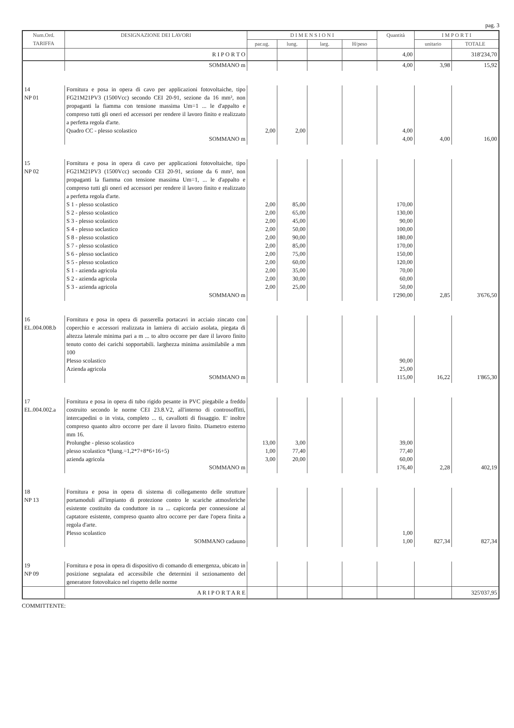pag. 3
| Num.Ord. TARIFFA | DESIGNAZIONE DEI LAVORI | D I M E N S I O N I | | | | Quantità | I M P O R T I | |
| --- | --- | --- | --- | --- | --- | --- | --- | --- |
| | | par.ug. | lung. | larg. | H/peso | | unitario | TOTALE |
| | R I P O R T O | | | | | 4,00 | | 318'234,70 |
| | SOMMANO m | | | | | 4,00 | 3,98 | 15,92 |
| 14 NP 01 | Fornitura e posa in opera di cavo per applicazioni fotovoltaiche, tipo FG21M21PV3 (1500Vcc) secondo CEI 20-91, sezione da 16 mm², non propaganti la fiamma con tensione massima Um=1 ... le d'appalto e compreso tutti gli oneri ed accessori per rendere il lavoro finito e realizzato a perfetta regola d'arte. Quadro CC - plesso scolastico | 2,00 | 2,00 | | | 4,00 | | |
| | SOMMANO m | | | | | 4,00 | 4,00 | 16,00 |
| 15 NP 02 | Fornitura e posa in opera di cavo per applicazioni fotovoltaiche, tipo FG21M21PV3 (1500Vcc) secondo CEI 20-91, sezione da 6 mm², non propaganti la fiamma con tensione massima Um=1, ... le d'appalto e compreso tutti gli oneri ed accessori per rendere il lavoro finito e realizzato a perfetta regola d'arte. S 1 - plesso scolastico S 2 - plesso scolastico S 3 - plesso scolastico S 4 - plesso soclastico S 8 - plesso scolastico S 7 - plesso scolastico S 6 - plesso soclastico S 5 - plesso scolastico S 1 - azienda agricola S 2 - azienda agricola S 3 - azienda agricola | 2,00 2,00 2,00 2,00 2,00 2,00 2,00 2,00 2,00 2,00 2,00 | 85,00 65,00 45,00 50,00 90,00 85,00 75,00 60,00 35,00 30,00 25,00 | | | 170,00 130,00 90,00 100,00 180,00 170,00 150,00 120,00 70,00 60,00 50,00 | | |
| | SOMMANO m | | | | | 1'290,00 | 2,85 | 3'676,50 |
| 16 EL.004.008.b | Fornitura e posa in opera di passerella portacavi in acciaio zincato con coperchio e accessori realizzata in lamiera di acciaio asolata, piegata di altezza laterale minima pari a m ... to altro occorre per dare il lavoro finito tenuto conto dei carichi sopportabili. larghezza minima assimilabile a mm 100 Plesso scolastico Azienda agricola | | | | | 90,00 25,00 | | |
| | SOMMANO m | | | | | 115,00 | 16,22 | 1'865,30 |
| 17 EL.004.002.a | Fornitura e posa in opera di tubo rigido pesante in PVC piegabile a freddo costruito secondo le norme CEI 23.8.V2, all'interno di controsoffitti, intercapedini o in vista, completo ... ti, cavallotti di fissaggio. E' inoltre compreso quanto altro occorre per dare il lavoro finito. Diametro esterno mm 16. Prolunghe - plesso scolastico plesso scolastico *(lung.=1,2*7+8*6+16+5) azienda agricola | 13,00 1,00 3,00 | 3,00 77,40 20,00 | | | 39,00 77,40 60,00 | | |
| | SOMMANO m | | | | | 176,40 | 2,28 | 402,19 |
| 18 NP 13 | Fornitura e posa in opera di sistema di collegamento delle strutture portamoduli all'impianto di protezione contro le scariche atmosferiche esistente costituito da conduttore in ra ... capicorda per connessione al captatore esistente, compreso quanto altro occorre per dare l'opera finita a regola d'arte. Plesso scolastico | | | | | 1,00 | | |
| | SOMMANO cadauno | | | | | 1,00 | 827,34 | 827,34 |
| 19 NP 09 | Fornitura e posa in opera di dispositivo di comando di emergenza, ubicato in posizione segnalata ed accessibile che determini il sezionamento del generatore fotovoltaico nel rispetto delle norme | | | | | | | |
| | A R I P O R T A R E | | | | | | | 325'037,95 |
COMMITTENTE: